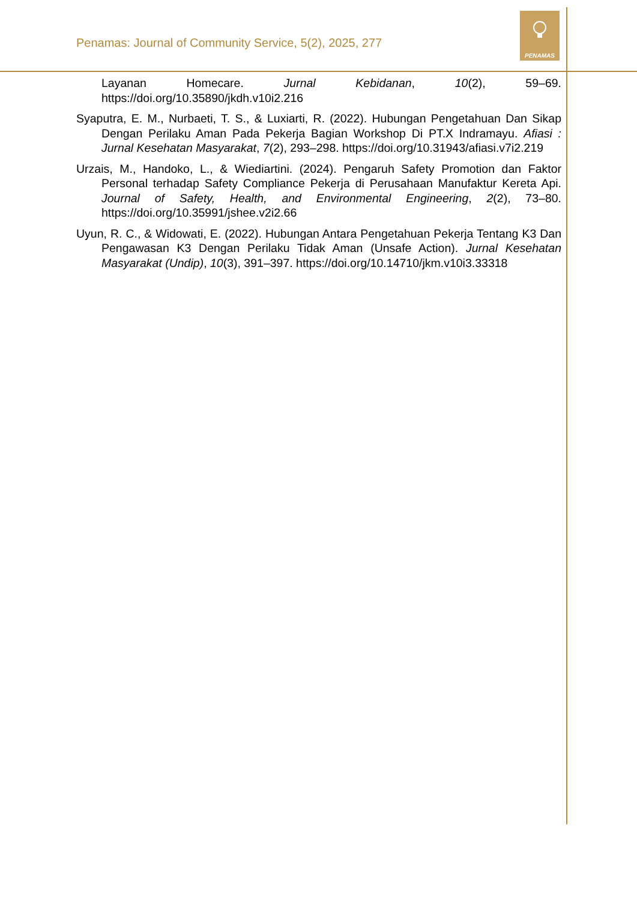PENAMAS
Penamas: Journal of Community Service, 5(2), 2025, 277
Layanan Homecare. Jurnal Kebidanan, 10(2), 59–69. https://doi.org/10.35890/jkdh.v10i2.216
Syaputra, E. M., Nurbaeti, T. S., & Luxiarti, R. (2022). Hubungan Pengetahuan Dan Sikap Dengan Perilaku Aman Pada Pekerja Bagian Workshop Di PT.X Indramayu. Afiasi : Jurnal Kesehatan Masyarakat, 7(2), 293–298. https://doi.org/10.31943/afiasi.v7i2.219
Urzais, M., Handoko, L., & Wiediartini. (2024). Pengaruh Safety Promotion dan Faktor Personal terhadap Safety Compliance Pekerja di Perusahaan Manufaktur Kereta Api. Journal of Safety, Health, and Environmental Engineering, 2(2), 73–80. https://doi.org/10.35991/jshee.v2i2.66
Uyun, R. C., & Widowati, E. (2022). Hubungan Antara Pengetahuan Pekerja Tentang K3 Dan Pengawasan K3 Dengan Perilaku Tidak Aman (Unsafe Action). Jurnal Kesehatan Masyarakat (Undip), 10(3), 391–397. https://doi.org/10.14710/jkm.v10i3.33318